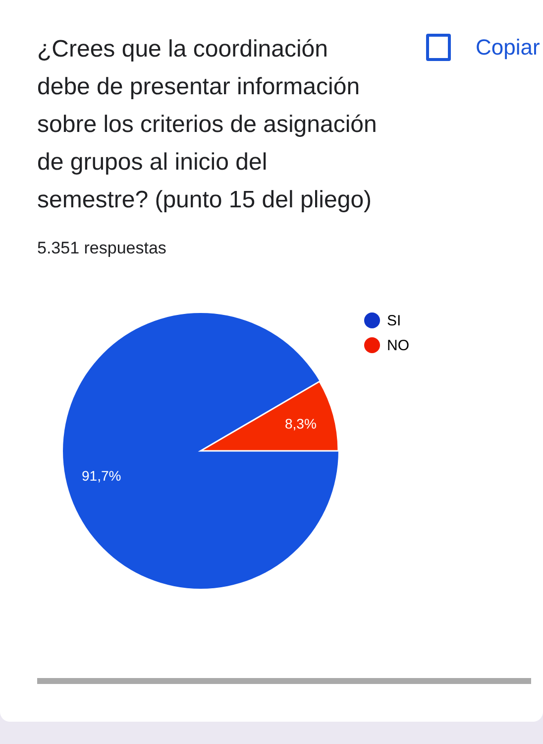¿Crees que la coordinación debe de presentar información sobre los criterios de asignación de grupos al inicio del semestre? (punto 15 del pliego)
Copiar
5.351 respuestas
8,3%
91,7%
SI
NO